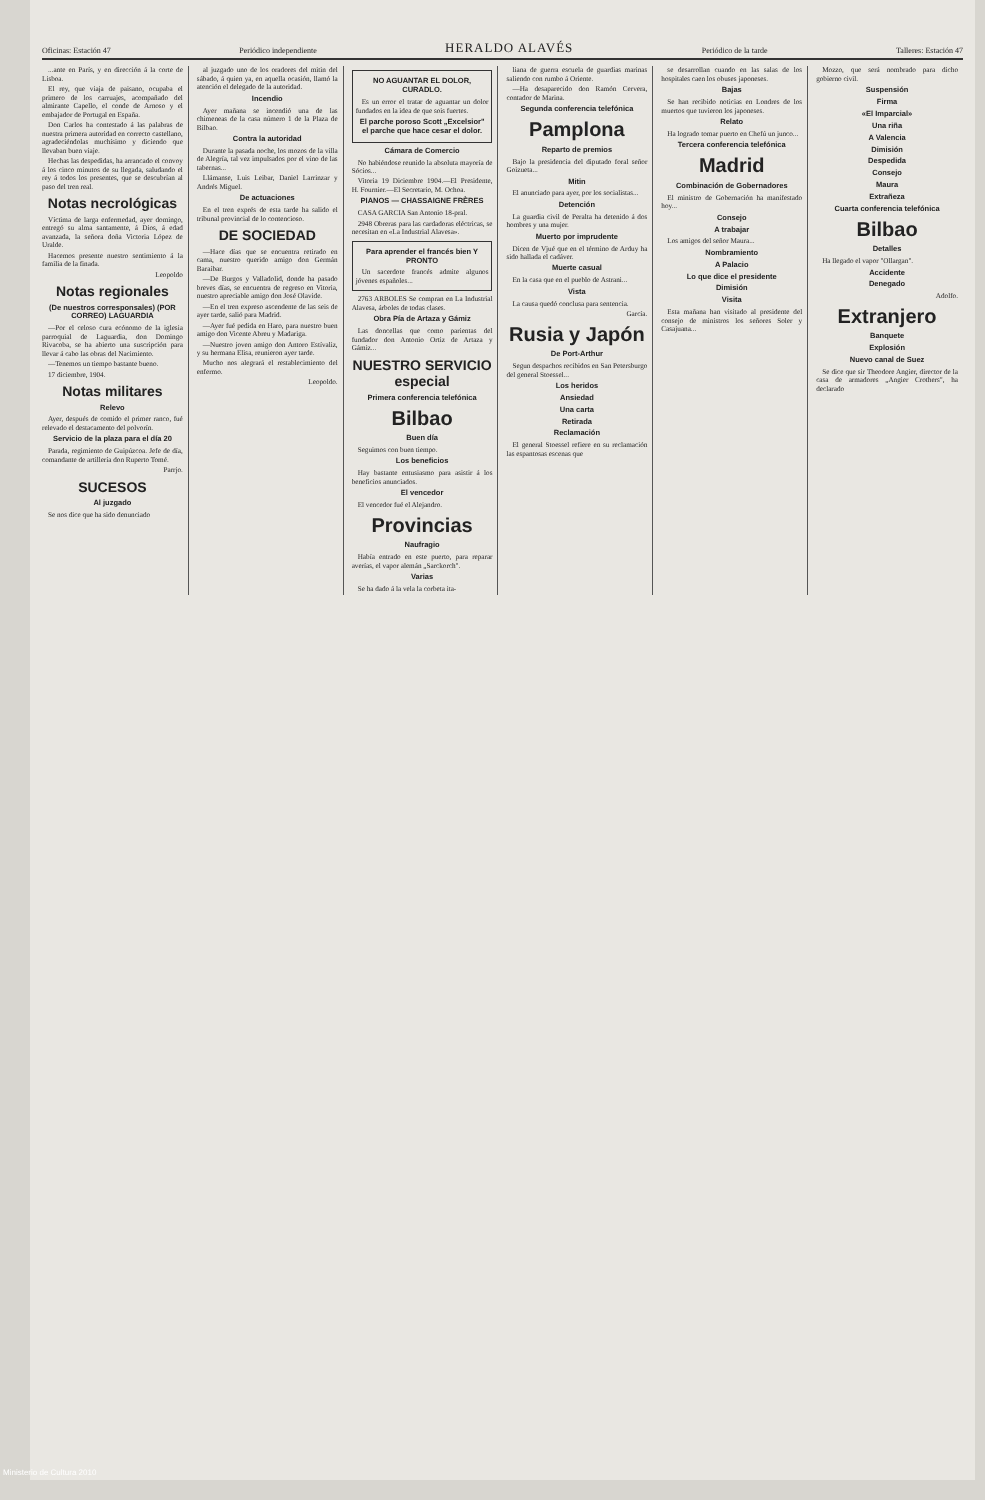Oficinas: Estación 47 Periódico independiente HERALDO ALAVÉS Periódico de la tarde Talleres: Estación 47
...ante en París, y en dirección á la corte de Lisboa.
El rey, que viaja de paisano, ocupaba el primero de los carruajes, acompañado del almirante Capello, el conde de Arnoso y el embajador de Portugal en España.
Don Carlos ha contestado á las palabras de nuestra primera autoridad en correcto castellano, agradeciéndolas muchísimo y diciendo que llevaban buen viaje.
Hechas las despedidas, ha arrancado el convoy á los cinco minutos de su llegada, saludando el rey á todos los presentes, que se descubrían al paso del tren real.
Notas necrológicas
Víctima de larga enfermedad, ayer domingo, entregó su alma santamente, á Dios, á edad avanzada, la señora doña Victoria López de Uralde.
Hacemos presente nuestro sentimiento á la familia de la finada.
Leopoldo
Notas regionales
(De nuestros corresponsales) (POR CORREO) LAGUARDIA
—Por el celoso cura ecónomo de la iglesia parroquial de Laguardia, don Domingo Rivacoba, se ha abierto una suscripción para llevar á cabo las obras del Nacimiento.
—Tenemos un tiempo bastante bueno.
17 diciembre, 1904.
Notas militares
Relevo
Ayer, después de comido el primer ranco, fué relevado el destacamento del polvorín.
Servicio de la plaza para el día 20
Parada, regimiento de Guipúzcoa. Jefe de día, comandante de artillería don Ruperto Tomé.
Parrjo.
SUCESOS
Al juzgado
Se nos dice que ha sido denunciado
al juzgado uno de los oradores del mitin del sábado, á quien ya, en aquella ocasión, llamó la atención el delegado de la autoridad.
Incendio
Ayer mañana se incendió una de las chimeneas de la casa número 1 de la Plaza de Bilbao.
Contra la autoridad
Durante la pasada noche, los mozos de la villa de Alegría, tal vez impulsados por el vino de las tabernas...
Llámanse, Luis Leibar, Daniel Larrinzar y Andrés Miguel.
De actuaciones
En el tren exprés de esta tarde ha salido el tribunal provincial de lo contencioso.
DE SOCIEDAD
—Hace días que se encuentra retirado en cama, nuestro querido amigo don Germán Baraibar.
—De Burgos y Valladolid, donde ha pasado breves días, se encuentra de regreso en Vitoria, nuestro apreciable amigo don José Olavide.
—En el tren expreso ascendente de las seis de ayer tarde, salió para Madrid.
—Ayer fué pedida en Haro, para nuestro buen amigo don Vicente Abreu y Madariga.
—Nuestro joven amigo don Antoro Estívaliz, y su hermana Elisa, reunieron ayer tarde.
Mucho nos alegrará el restablecimiento del enfermo.
Leopoldo.
NO AGUANTAR EL DOLOR, CURADLO.
Es un error el tratar de aguantar un dolor fundados en la idea de que sois fuertes.
El parche poroso Scott „Excelsior" el parche que hace cesar el dolor.
Cámara de Comercio
No habiéndose reunido la absoluta mayoría de Sócios...
Vitoria 19 Diciembre 1904.—El Presidente, H. Fournier.—El Secretario, M. Ochoa.
PIANOS — CHASSAIGNE FRÈRES
CASA GARCIA San Antonio 18-pral.
2948 Obreras para las cardadoras eléctricas, se necesitan en «La Industrial Alavesa».
Para aprender el francés bien Y PRONTO
Un sacerdote francés admite algunos jóvenes españoles...
2763 ARBOLES Se compran en La Industrial Alavesa, árboles de todas clases.
Obra Pía de Artaza y Gámiz
Las doncellas que como parientas del fundador don Antonio Ortiz de Artaza y Gámiz...
NUESTRO SERVICIO especial
Primera conferencia telefónica
Bilbao
Buen día
Seguimos con buen tiempo.
Los beneficios
Hay bastante entusiasmo para asistir á los beneficios anunciados.
El vencedor
El vencedor fué el Alejandro.
Provincias
Naufragio
Había entrado en este puerto, para reparar averías, el vapor alemán „Sarckorch".
Varias
Se ha dado á la vela la corbeta ita-
liana de guerra escuela de guardias marinas saliendo con rumbo á Oriente.
—Ha desaparecido don Ramón Cervera, contador de Marina.
Segunda conferencia telefónica
Pamplona
Reparto de premios
Bajo la presidencia del diputado foral señor Goizueta...
Mitin
El anunciado para ayer, por los socialistas...
Detención
La guardia civil de Peralta ha detenido á dos hombres y una mujer.
Muerto por imprudente
Dicen de Vjué que en el término de Arduy ha sido hallada el cadáver.
Muerte casual
En la casa que en el pueblo de Astrani...
Vista
La causa quedó conclusa para sentencia.
García.
Rusia y Japón
De Port-Arthur
Segun despachos recibidos en San Petersburgo del general Stoessel...
Los heridos
Ansiedad
Una carta
Retirada
Reclamación
El general Stoessel refiere en su reclamación las espantosas escenas que
se desarrollan cuando en las salas de los hospitales caen los obuses japoneses.
Bajas
Se han recibido noticias en Londres de los muertos que tuvieron los japoneses.
Relato
Ha logrado tomar puerto en Chefú un junco...
Tercera conferencia telefónica
Madrid
Combinación de Gobernadores
El ministro de Gobernación ha manifestado hoy...
Consejo
A trabajar
Los amigos del señor Maura...
Nombramiento
A Palacio
Lo que dice el presidente
Dimisión
Visita
Esta mañana han visitado al presidente del consejo de ministros los señores Soler y Casajuana...
Mozzo, que será nombrado para dicho gobierno civil.
Suspensión
Firma
«El Imparcial»
Una riña
A Valencia
Dimisión
Despedida
Consejo
Maura
Extrañeza
Cuarta conferencia telefónica
Bilbao
Detalles
Ha llegado el vapor "Ollargan".
Accidente
Denegado
Adolfo.
Extranjero
Banquete
Explosión
Nuevo canal de Suez
Se dice que sir Theodore Angier, director de la casa de armadores „Angier Crothers", ha declarado
Ministerio de Cultura 2010